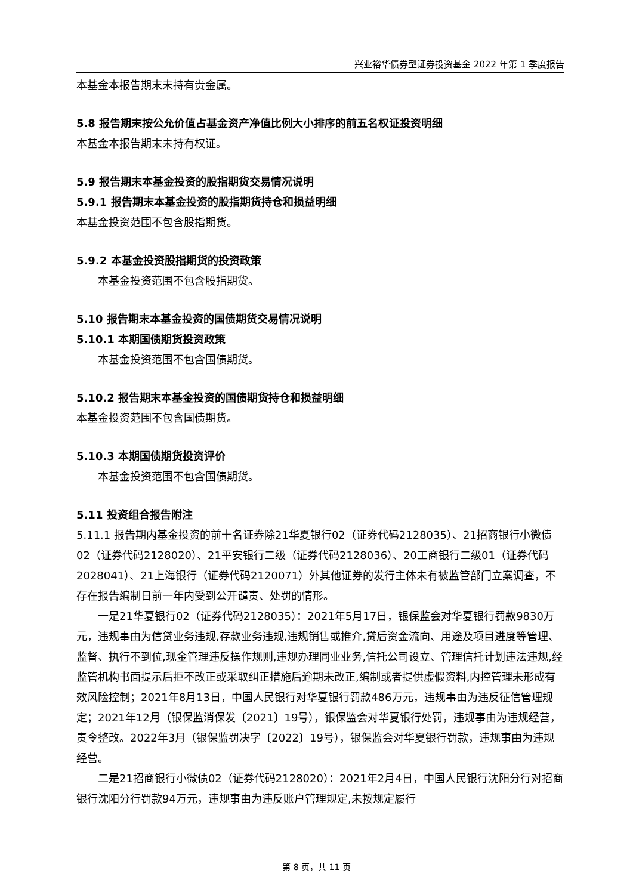兴业裕华债券型证券投资基金 2022 年第 1 季度报告
本基金本报告期末未持有贵金属。
5.8 报告期末按公允价值占基金资产净值比例大小排序的前五名权证投资明细
本基金本报告期末未持有权证。
5.9 报告期末本基金投资的股指期货交易情况说明
5.9.1 报告期末本基金投资的股指期货持仓和损益明细
本基金投资范围不包含股指期货。
5.9.2 本基金投资股指期货的投资政策
本基金投资范围不包含股指期货。
5.10 报告期末本基金投资的国债期货交易情况说明
5.10.1 本期国债期货投资政策
本基金投资范围不包含国债期货。
5.10.2 报告期末本基金投资的国债期货持仓和损益明细
本基金投资范围不包含国债期货。
5.10.3 本期国债期货投资评价
本基金投资范围不包含国债期货。
5.11 投资组合报告附注
5.11.1 报告期内基金投资的前十名证券除21华夏银行02（证券代码2128035）、21招商银行小微债02（证券代码2128020）、21平安银行二级（证券代码2128036）、20工商银行二级01（证券代码2028041）、21上海银行（证券代码2120071）外其他证券的发行主体未有被监管部门立案调查，不存在报告编制日前一年内受到公开谴责、处罚的情形。
一是21华夏银行02（证券代码2128035）：2021年5月17日，银保监会对华夏银行罚款9830万元，违规事由为信贷业务违规,存款业务违规,违规销售或推介,贷后资金流向、用途及项目进度等管理、监督、执行不到位,现金管理违反操作规则,违规办理同业业务,信托公司设立、管理信托计划违法违规,经监管机构书面提示后拒不改正或采取纠正措施后逾期未改正,编制或者提供虚假资料,内控管理未形成有效风险控制；2021年8月13日，中国人民银行对华夏银行罚款486万元，违规事由为违反征信管理规定；2021年12月（银保监消保发〔2021〕19号），银保监会对华夏银行处罚，违规事由为违规经营，责令整改。2022年3月（银保监罚决字〔2022〕19号），银保监会对华夏银行罚款，违规事由为违规经营。
二是21招商银行小微债02（证券代码2128020）：2021年2月4日，中国人民银行沈阳分行对招商银行沈阳分行罚款94万元，违规事由为违反账户管理规定,未按规定履行
第 8 页，共 11 页